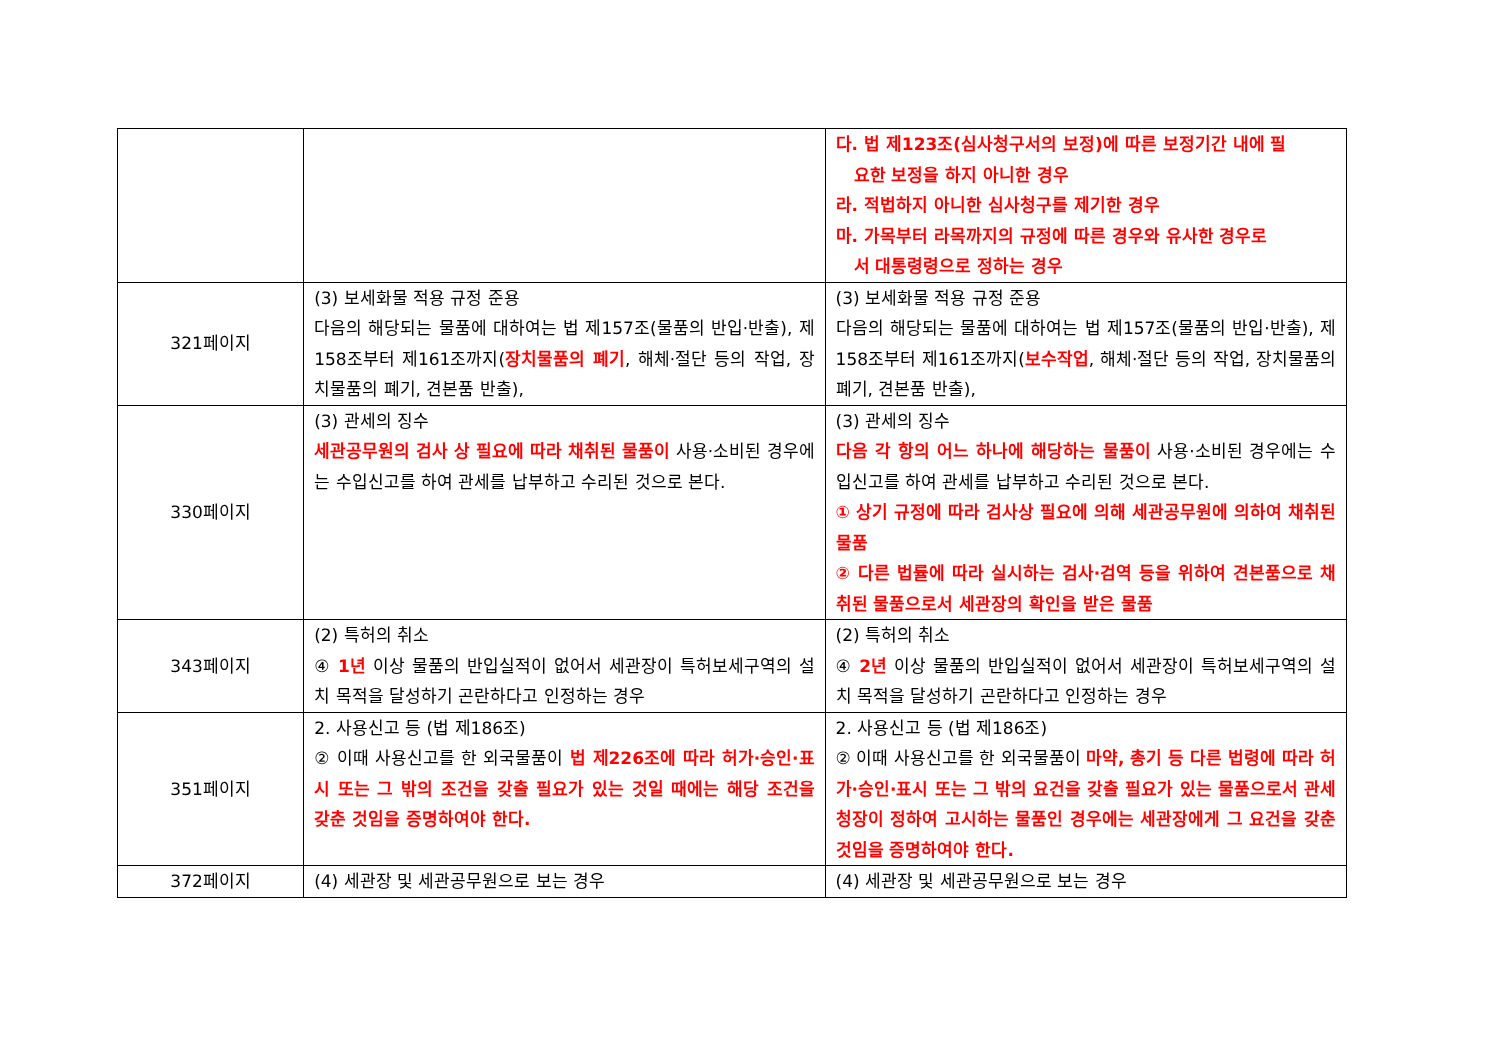| | | 다. 법 제123조(심사청구서의 보정)에 따른 보정기간 내에 필 요한 보정을 하지 아니한 경우 라. 적법하지 아니한 심사청구를 제기한 경우 마. 가목부터 라목까지의 규정에 따른 경우와 유사한 경우로 서 대통령령으로 정하는 경우 |
| 321페이지 | (3) 보세화물 적용 규정 준용 다음의 해당되는 물품에 대하여는 법 제157조(물품의 반입·반출), 제158조부터 제161조까지( 장치물품의 폐기 , 해체·절단 등의 작업, 장치물품의 폐기, 견본품 반출), | (3) 보세화물 적용 규정 준용 다음의 해당되는 물품에 대하여는 법 제157조(물품의 반입·반출), 제158조부터 제161조까지( 보수작업 , 해체·절단 등의 작업, 장치물품의 폐기, 견본품 반출), |
| 330페이지 | (3) 관세의 징수 세관공무원의 검사 상 필요에 따라 채취된 물품이 사용·소비된 경우에는 수입신고를 하여 관세를 납부하고 수리된 것으로 본다. | (3) 관세의 징수 다음 각 항의 어느 하나에 해당하는 물품이 사용·소비된 경우에는 수입신고를 하여 관세를 납부하고 수리된 것으로 본다. ① 상기 규정에 따라 검사상 필요에 의해 세관공무원에 의하여 채취된 물품 ② 다른 법률에 따라 실시하는 검사·검역 등을 위하여 견본품으로 채취된 물품으로서 세관장의 확인을 받은 물품 |
| 343페이지 | (2) 특허의 취소 ④ 1년 이상 물품의 반입실적이 없어서 세관장이 특허보세구역의 설치 목적을 달성하기 곤란하다고 인정하는 경우 | (2) 특허의 취소 ④ 2년 이상 물품의 반입실적이 없어서 세관장이 특허보세구역의 설치 목적을 달성하기 곤란하다고 인정하는 경우 |
| 351페이지 | 2. 사용신고 등 (법 제186조) ② 이때 사용신고를 한 외국물품이 법 제226조에 따라 허가·승인·표시 또는 그 밖의 조건을 갖출 필요가 있는 것일 때에는 해당 조건을 갖춘 것임을 증명하여야 한다. | 2. 사용신고 등 (법 제186조) ② 이때 사용신고를 한 외국물품이 마약, 총기 등 다른 법령에 따라 허가·승인·표시 또는 그 밖의 요건을 갖출 필요가 있는 물품으로서 관세청장이 정하여 고시하는 물품인 경우에는 세관장에게 그 요건을 갖춘 것임을 증명하여야 한다. |
| 372페이지 | (4) 세관장 및 세관공무원으로 보는 경우 | (4) 세관장 및 세관공무원으로 보는 경우 |